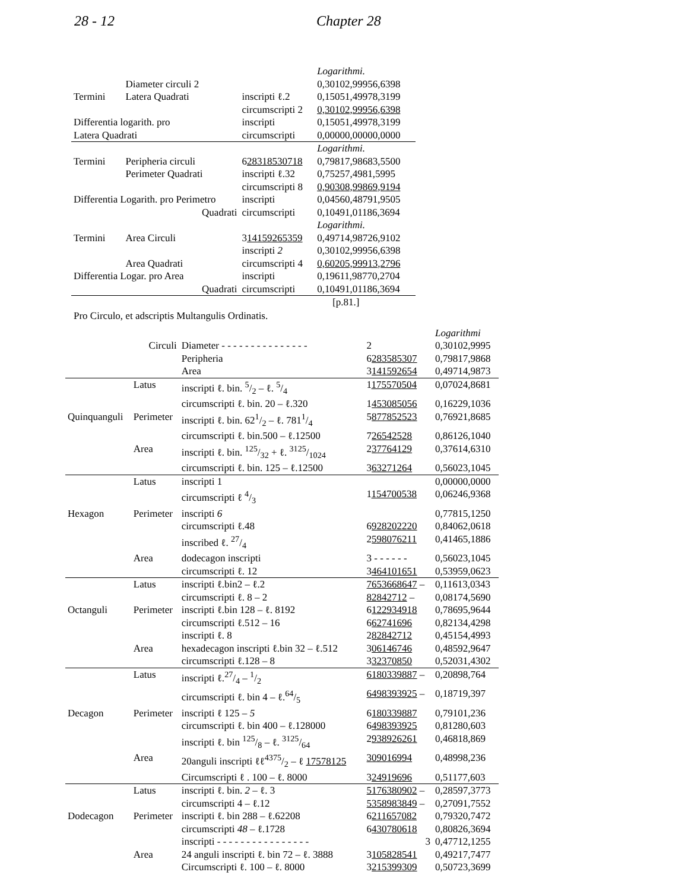28 - 12 Chapter 28
| | | | Logarithmi. |
| | Diameter circuli 2 | | 0,30102,99956,6398 |
| Termini | Latera Quadrati | inscripti ℓ.2 | 0,15051,49978,3199 |
| | | circumscripti 2 | 0,30102,99956,6398 |
| Differentia logarith. pro | | inscripti | 0,15051,49978,3199 |
| Latera Quadrati | | circumscripti | 0,00000,00000,0000 |
| | | | Logarithmi. |
| Termini | Peripheria circuli | 6 28318530718 | 0,79817,98683,5500 |
| | Perimeter Quadrati | inscripti ℓ.32 | 0,75257,4981,5995 |
| | | circumscripti 8 | 0,90308,99869,9194 |
| Differentia Logarith. pro Perimetro | | inscripti | 0,04560,48791,9505 |
| Quadrati | | circumscripti | 0,10491,01186,3694 |
| | | | Logarithmi. |
| Termini | Area Circuli | 3 14159265359 | 0,49714,98726,9102 |
| | | inscripti 2 | 0,30102,99956,6398 |
| | Area Quadrati | circumscripti 4 | 0,60205,99913,2796 |
| Differentia Logar. pro Area | | inscripti | 0,19611,98770,2704 |
| Quadrati | | circumscripti | 0,10491,01186,3694 |
| | | | [p.81.] |
Pro Circulo, et adscriptis Multangulis Ordinatis.
| | | | | Logarithmi |
| | Circuli | Diameter - - - - - - - - - - - - - - - | 2 | 0,30102,9995 |
| | | Peripheria | 6 283585307 | 0,79817,9868 |
| | | Area | 3 141592654 | 0,49714,9873 |
| | Latus | inscripti ℓ. bin. 5/2 – ℓ. 5/4 | 1 175570504 | 0,07024,8681 |
| | | circumscripti ℓ. bin. 20 – ℓ.320 | 1 453085056 | 0,16229,1036 |
| Quinquanguli | Perimeter | inscripti ℓ. bin. 621/2 – ℓ. 7811/4 | 5 877852523 | 0,76921,8685 |
| | | circumscripti ℓ. bin.500 – ℓ.12500 | 7 26542528 | 0,86126,1040 |
| | Area | inscripti ℓ. bin. 125/32 + ℓ. 3125/1024 | 2 37764129 | 0,37614,6310 |
| | | circumscripti ℓ. bin. 125 – ℓ.12500 | 3 63271264 | 0,56023,1045 |
| | Latus | inscripti 1 | | 0,00000,0000 |
| | | circumscripti ℓ 4/3 | 1 154700538 | 0,06246,9368 |
| Hexagon | Perimeter | inscripti 6 | | 0,77815,1250 |
| | | circumscripti ℓ.48 | 6 928202220 | 0,84062,0618 |
| | | inscribed ℓ. 27/4 | 2 598076211 | 0,41465,1886 |
| | Area | dodecagon inscripti | 3 - - - - - - | 0,56023,1045 |
| | | circumscripti ℓ. 12 | 3 464101651 | 0,53959,0623 |
| | Latus | inscripti ℓ.bin2 – ℓ.2 | 7653668647 – | 0,11613,0343 |
| | | circumscripti ℓ. 8 – 2 | 82842712 – | 0,08174,5690 |
| Octanguli | Perimeter | inscripti ℓ.bin 128 – ℓ. 8192 | 6 122934918 | 0,78695,9644 |
| | | circumscripti ℓ.512 – 16 | 6 62741696 | 0,82134,4298 |
| | | inscripti ℓ. 8 | 2 82842712 | 0,45154,4993 |
| | Area | hexadecagon inscripti ℓ.bin 32 – ℓ.512 | 3 06146746 | 0,48592,9647 |
| | | circumscripti ℓ.128 – 8 | 3 32370850 | 0,52031,4302 |
| | Latus | inscripti ℓ.27/4 – 1/2 | 6180339887 – | 0,20898,764 |
| | | circumscripti ℓ. bin 4 – ℓ.64/5 | 6498393925 – | 0,18719,397 |
| Decagon | Perimeter | inscripti ℓ 125 – 5 | 6 180339887 | 0,79101,236 |
| | | circumscripti ℓ. bin 400 – ℓ.128000 | 6 498393925 | 0,81280,603 |
| | | inscripti ℓ. bin 125/8 – ℓ. 3125/64 | 2 938926261 | 0,46818,869 |
| | Area | 20anguli inscripti ℓℓ4375/2 – ℓ 17578125 | 3 09016994 | 0,48998,236 |
| | | Circumscripti ℓ . 100 – ℓ. 8000 | 3 24919696 | 0,51177,603 |
| | Latus | inscripti ℓ. bin. 2 – ℓ. 3 | 5176380902 – | 0,28597,3773 |
| | | circumscripti 4 – ℓ.12 | 5358983849 – | 0,27091,7552 |
| Dodecagon | Perimeter | inscripti ℓ. bin 288 – ℓ.62208 | 6 211657082 | 0,79320,7472 |
| | | circumscripti 48 – ℓ.1728 | 6 430780618 | 0,80826,3694 |
| | | inscripti - - - - - - - - - - - - - - - - | 3 | 0,47712,1255 |
| | Area | 24 anguli inscripti ℓ. bin 72 – ℓ. 3888 | 3 105828541 | 0,49217,7477 |
| | | Circumscripti ℓ. 100 – ℓ. 8000 | 3 215399309 | 0,50723,3699 |